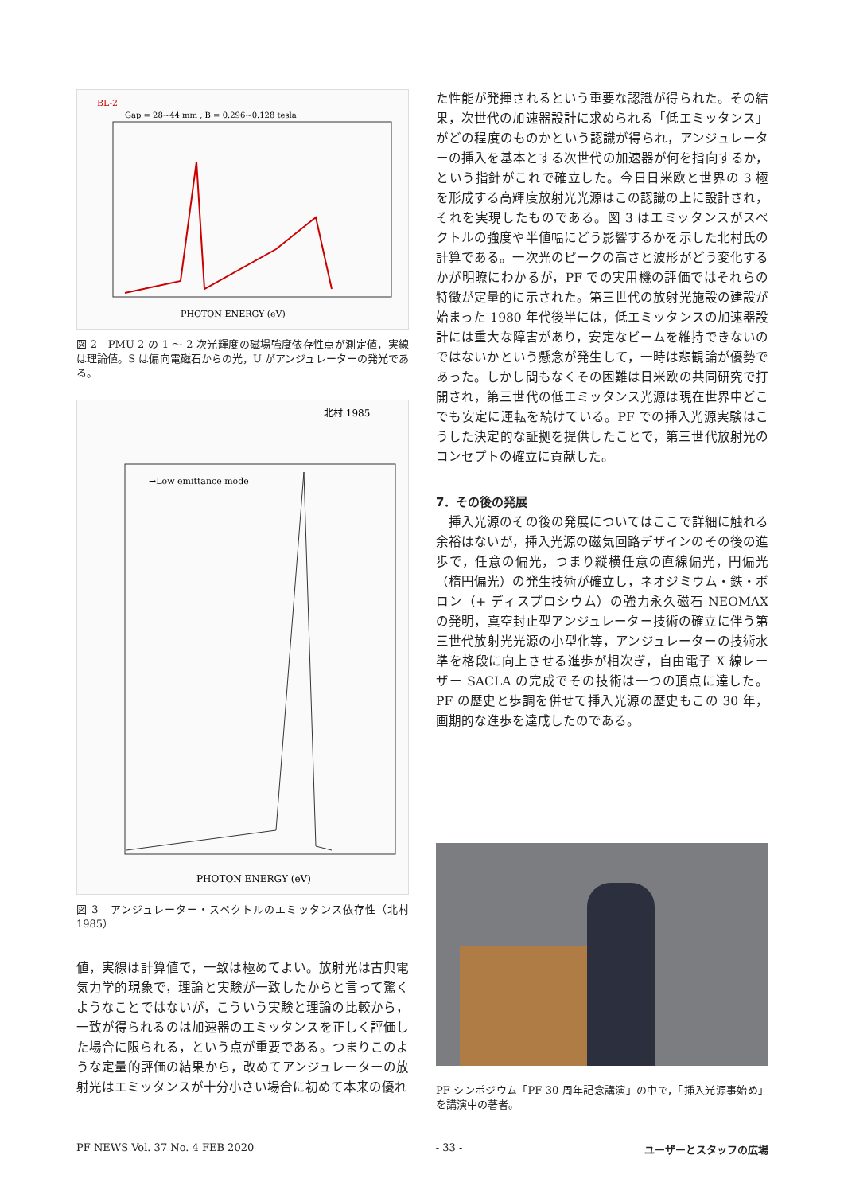BL-2
Gap = 28~44 mm , B = 0.296~0.128 tesla
PHOTON ENERGY (eV)
図 2　PMU-2 の 1 ～ 2 次光輝度の磁場強度依存性点が測定値，実線は理論値。S は偏向電磁石からの光，U がアンジュレーターの発光である。
北村 1985
→Low emittance mode
PHOTON ENERGY (eV)
図 3　アンジュレーター・スペクトルのエミッタンス依存性（北村 1985）
値，実線は計算値で，一致は極めてよい。放射光は古典電気力学的現象で，理論と実験が一致したからと言って驚くようなことではないが，こういう実験と理論の比較から，一致が得られるのは加速器のエミッタンスを正しく評価した場合に限られる，という点が重要である。つまりこのような定量的評価の結果から，改めてアンジュレーターの放射光はエミッタンスが十分小さい場合に初めて本来の優れ
た性能が発揮されるという重要な認識が得られた。その結果，次世代の加速器設計に求められる「低エミッタンス」がどの程度のものかという認識が得られ，アンジュレーターの挿入を基本とする次世代の加速器が何を指向するか，という指針がこれで確立した。今日日米欧と世界の 3 極を形成する高輝度放射光光源はこの認識の上に設計され，それを実現したものである。図 3 はエミッタンスがスペクトルの強度や半値幅にどう影響するかを示した北村氏の計算である。一次光のピークの高さと波形がどう変化するかが明瞭にわかるが，PF での実用機の評価ではそれらの特徴が定量的に示された。第三世代の放射光施設の建設が始まった 1980 年代後半には，低エミッタンスの加速器設計には重大な障害があり，安定なビームを維持できないのではないかという懸念が発生して，一時は悲観論が優勢であった。しかし間もなくその困難は日米欧の共同研究で打開され，第三世代の低エミッタンス光源は現在世界中どこでも安定に運転を続けている。PF での挿入光源実験はこうした決定的な証拠を提供したことで，第三世代放射光のコンセプトの確立に貢献した。
7．その後の発展
　挿入光源のその後の発展についてはここで詳細に触れる余裕はないが，挿入光源の磁気回路デザインのその後の進歩で，任意の偏光，つまり縦横任意の直線偏光，円偏光（楕円偏光）の発生技術が確立し，ネオジミウム・鉄・ボロン（+ ディスプロシウム）の強力永久磁石 NEOMAX の発明，真空封止型アンジュレーター技術の確立に伴う第三世代放射光光源の小型化等，アンジュレーターの技術水準を格段に向上させる進歩が相次ぎ，自由電子 X 線レーザー SACLA の完成でその技術は一つの頂点に達した。PF の歴史と歩調を併せて挿入光源の歴史もこの 30 年，画期的な進歩を達成したのである。
PF シンポジウム「PF 30 周年記念講演」の中で，「挿入光源事始め」を講演中の著者。
PF NEWS Vol. 37 No. 4 FEB 2020 - 33 - ユーザーとスタッフの広場